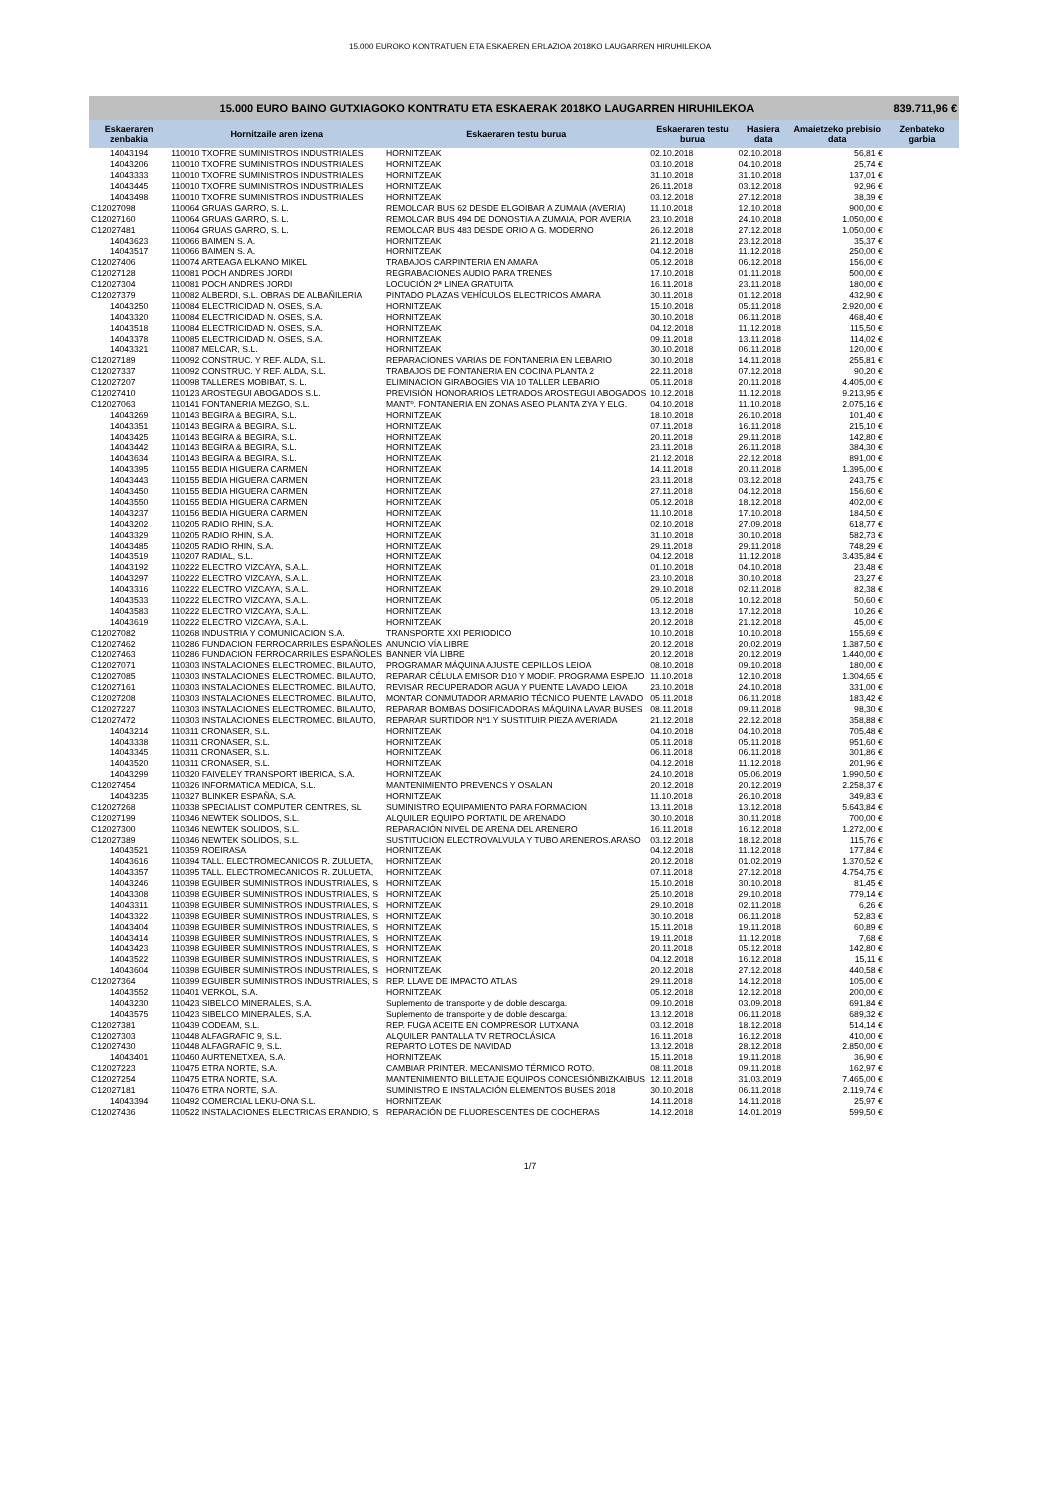15.000 EUROKO KONTRATUEN ETA ESKAEREN ERLAZIOA 2018KO LAUGARREN HIRUHILEKOA
| 15.000 EURO BAINO GUTXIAGOKO KONTRATU ETA ESKAERAK 2018KO LAUGARREN HIRUHILEKOA | | | | | | 839.711,96 € |
| Eskaeraren zenbakia | Hornitzaile aren izena | Eskaeraren testu burua | Eskaeraren testu burua | Hasiera data | Amaietzeko prebisio data | Zenbateko garbia |
| 14043194 | 110010 TXOFRE SUMINISTROS INDUSTRIALES | HORNITZEAK | 02.10.2018 | 02.10.2018 | 56,81 € | |
| 14043206 | 110010 TXOFRE SUMINISTROS INDUSTRIALES | HORNITZEAK | 03.10.2018 | 04.10.2018 | 25,74 € | |
| 14043333 | 110010 TXOFRE SUMINISTROS INDUSTRIALES | HORNITZEAK | 31.10.2018 | 31.10.2018 | 137,01 € | |
| 14043445 | 110010 TXOFRE SUMINISTROS INDUSTRIALES | HORNITZEAK | 26.11.2018 | 03.12.2018 | 92,96 € | |
| 14043498 | 110010 TXOFRE SUMINISTROS INDUSTRIALES | HORNITZEAK | 03.12.2018 | 27.12.2018 | 38,39 € | |
| C12027098 | 110064 GRUAS GARRO, S. L. | REMOLCAR BUS 62 DESDE ELGOIBAR A ZUMAIA (AVERIA) | 11.10.2018 | 12.10.2018 | 900,00 € | |
| C12027160 | 110064 GRUAS GARRO, S. L. | REMOLCAR BUS 494 DE DONOSTIA A ZUMAIA, POR AVERIA | 23.10.2018 | 24.10.2018 | 1.050,00 € | |
| C12027481 | 110064 GRUAS GARRO, S. L. | REMOLCAR BUS 483 DESDE ORIO A G. MODERNO | 26.12.2018 | 27.12.2018 | 1.050,00 € | |
| 14043623 | 110066 BAIMEN S. A. | HORNITZEAK | 21.12.2018 | 23.12.2018 | 35,37 € | |
| 14043517 | 110066 BAIMEN S. A. | HORNITZEAK | 04.12.2018 | 11.12.2018 | 250,00 € | |
| C12027406 | 110074 ARTEAGA ELKANO MIKEL | TRABAJOS CARPINTERIA EN AMARA | 05.12.2018 | 06.12.2018 | 156,00 € | |
| C12027128 | 110081 POCH ANDRES JORDI | REGRABACIONES AUDIO PARA TRENES | 17.10.2018 | 01.11.2018 | 500,00 € | |
| C12027304 | 110081 POCH ANDRES JORDI | LOCUCIÓN 2ª LINEA GRATUITA | 16.11.2018 | 23.11.2018 | 180,00 € | |
| C12027379 | 110082 ALBERDI, S.L. OBRAS DE ALBAÑILERIA | PINTADO PLAZAS VEHÍCULOS ELECTRICOS AMARA | 30.11.2018 | 01.12.2018 | 432,90 € | |
| 14043250 | 110084 ELECTRICIDAD N. OSES, S.A. | HORNITZEAK | 15.10.2018 | 05.11.2018 | 2.920,00 € | |
| 14043320 | 110084 ELECTRICIDAD N. OSES, S.A. | HORNITZEAK | 30.10.2018 | 06.11.2018 | 468,40 € | |
| 14043518 | 110084 ELECTRICIDAD N. OSES, S.A. | HORNITZEAK | 04.12.2018 | 11.12.2018 | 115,50 € | |
| 14043378 | 110085 ELECTRICIDAD N. OSES, S.A. | HORNITZEAK | 09.11.2018 | 13.11.2018 | 114,02 € | |
| 14043321 | 110087 MELCAR, S.L. | HORNITZEAK | 30.10.2018 | 06.11.2018 | 120,00 € | |
| C12027189 | 110092 CONSTRUC. Y REF. ALDA, S.L. | REPARACIONES VARIAS DE FONTANERIA EN LEBARIO | 30.10.2018 | 14.11.2018 | 255,81 € | |
| C12027337 | 110092 CONSTRUC. Y REF. ALDA, S.L. | TRABAJOS DE FONTANERIA EN COCINA PLANTA 2 | 22.11.2018 | 07.12.2018 | 90,20 € | |
| C12027207 | 110098 TALLERES MOBIBAT, S. L. | ELIMINACION GIRABOGIES VIA 10 TALLER LEBARIO | 05.11.2018 | 20.11.2018 | 4.405,00 € | |
| C12027410 | 110123 AROSTEGUI ABOGADOS S.L. | PREVISIÓN HONORARIOS LETRADOS AROSTEGUI ABOGADOS | 10.12.2018 | 11.12.2018 | 9.213,95 € | |
| C12027063 | 110141 FONTANERIA MEZGO, S.L. | MANTº. FONTANERIA EN ZONAS ASEO PLANTA ZYA Y ELG. | 04.10.2018 | 11.10.2018 | 2.075,16 € | |
| 14043269 | 110143 BEGIRA & BEGIRA, S.L. | HORNITZEAK | 18.10.2018 | 26.10.2018 | 101,40 € | |
| 14043351 | 110143 BEGIRA & BEGIRA, S.L. | HORNITZEAK | 07.11.2018 | 16.11.2018 | 215,10 € | |
| 14043425 | 110143 BEGIRA & BEGIRA, S.L. | HORNITZEAK | 20.11.2018 | 29.11.2018 | 142,80 € | |
| 14043442 | 110143 BEGIRA & BEGIRA, S.L. | HORNITZEAK | 23.11.2018 | 26.11.2018 | 384,30 € | |
| 14043634 | 110143 BEGIRA & BEGIRA, S.L. | HORNITZEAK | 21.12.2018 | 22.12.2018 | 891,00 € | |
| 14043395 | 110155 BEDIA HIGUERA CARMEN | HORNITZEAK | 14.11.2018 | 20.11.2018 | 1.395,00 € | |
| 14043443 | 110155 BEDIA HIGUERA CARMEN | HORNITZEAK | 23.11.2018 | 03.12.2018 | 243,75 € | |
| 14043450 | 110155 BEDIA HIGUERA CARMEN | HORNITZEAK | 27.11.2018 | 04.12.2018 | 156,60 € | |
| 14043550 | 110155 BEDIA HIGUERA CARMEN | HORNITZEAK | 05.12.2018 | 18.12.2018 | 402,00 € | |
| 14043237 | 110156 BEDIA HIGUERA CARMEN | HORNITZEAK | 11.10.2018 | 17.10.2018 | 184,50 € | |
| 14043202 | 110205 RADIO RHIN, S.A. | HORNITZEAK | 02.10.2018 | 27.09.2018 | 618,77 € | |
| 14043329 | 110205 RADIO RHIN, S.A. | HORNITZEAK | 31.10.2018 | 30.10.2018 | 582,73 € | |
| 14043485 | 110205 RADIO RHIN, S.A. | HORNITZEAK | 29.11.2018 | 29.11.2018 | 748,29 € | |
| 14043519 | 110207 RADIAL, S.L. | HORNITZEAK | 04.12.2018 | 11.12.2018 | 3.435,84 € | |
| 14043192 | 110222 ELECTRO VIZCAYA, S.A.L. | HORNITZEAK | 01.10.2018 | 04.10.2018 | 23,48 € | |
| 14043297 | 110222 ELECTRO VIZCAYA, S.A.L. | HORNITZEAK | 23.10.2018 | 30.10.2018 | 23,27 € | |
| 14043316 | 110222 ELECTRO VIZCAYA, S.A.L. | HORNITZEAK | 29.10.2018 | 02.11.2018 | 82,38 € | |
| 14043533 | 110222 ELECTRO VIZCAYA, S.A.L. | HORNITZEAK | 05.12.2018 | 10.12.2018 | 50,60 € | |
| 14043583 | 110222 ELECTRO VIZCAYA, S.A.L. | HORNITZEAK | 13.12.2018 | 17.12.2018 | 10,26 € | |
| 14043619 | 110222 ELECTRO VIZCAYA, S.A.L. | HORNITZEAK | 20.12.2018 | 21.12.2018 | 45,00 € | |
| C12027082 | 110268 INDUSTRIA Y COMUNICACION S.A. | TRANSPORTE XXI PERIODICO | 10.10.2018 | 10.10.2018 | 155,69 € | |
| C12027462 | 110286 FUNDACION FERROCARRILES ESPAÑOLES | ANUNCIO VÍA LIBRE | 20.12.2018 | 20.02.2019 | 1.387,50 € | |
| C12027463 | 110286 FUNDACION FERROCARRILES ESPAÑOLES | BANNER VÍA LIBRE | 20.12.2018 | 20.12.2019 | 1.440,00 € | |
| C12027071 | 110303 INSTALACIONES ELECTROMEC. BILAUTO, | PROGRAMAR MÁQUINA AJUSTE CEPILLOS LEIOA | 08.10.2018 | 09.10.2018 | 180,00 € | |
| C12027085 | 110303 INSTALACIONES ELECTROMEC. BILAUTO, | REPARAR CÉLULA EMISOR D10 Y MODIF. PROGRAMA ESPEJO | 11.10.2018 | 12.10.2018 | 1.304,65 € | |
| C12027161 | 110303 INSTALACIONES ELECTROMEC. BILAUTO, | REVISAR RECUPERADOR AGUA Y PUENTE LAVADO LEIOA | 23.10.2018 | 24.10.2018 | 331,00 € | |
| C12027208 | 110303 INSTALACIONES ELECTROMEC. BILAUTO, | MONTAR CONMUTADOR ARMARIO TÉCNICO PUENTE LAVADO | 05.11.2018 | 06.11.2018 | 183,42 € | |
| C12027227 | 110303 INSTALACIONES ELECTROMEC. BILAUTO, | REPARAR BOMBAS DOSIFICADORAS MÁQUINA LAVAR BUSES | 08.11.2018 | 09.11.2018 | 98,30 € | |
| C12027472 | 110303 INSTALACIONES ELECTROMEC. BILAUTO, | REPARAR SURTIDOR Nº1 Y SUSTITUIR PIEZA AVERIADA | 21.12.2018 | 22.12.2018 | 358,88 € | |
| 14043214 | 110311 CRONASER, S.L. | HORNITZEAK | 04.10.2018 | 04.10.2018 | 705,48 € | |
| 14043338 | 110311 CRONASER, S.L. | HORNITZEAK | 05.11.2018 | 05.11.2018 | 951,60 € | |
| 14043345 | 110311 CRONASER, S.L. | HORNITZEAK | 06.11.2018 | 06.11.2018 | 301,86 € | |
| 14043520 | 110311 CRONASER, S.L. | HORNITZEAK | 04.12.2018 | 11.12.2018 | 201,96 € | |
| 14043299 | 110320 FAIVELEY TRANSPORT IBERICA, S.A. | HORNITZEAK | 24.10.2018 | 05.06.2019 | 1.990,50 € | |
| C12027454 | 110326 INFORMATICA MEDICA, S.L. | MANTENIMIENTO PREVENCS Y OSALAN | 20.12.2018 | 20.12.2019 | 2.258,37 € | |
| 14043235 | 110327 BLINKER ESPAÑA, S.A. | HORNITZEAK | 11.10.2018 | 26.10.2018 | 349,83 € | |
| C12027268 | 110338 SPECIALIST COMPUTER CENTRES, SL | SUMINISTRO EQUIPAMIENTO PARA FORMACION | 13.11.2018 | 13.12.2018 | 5.643,84 € | |
| C12027199 | 110346 NEWTEK SOLIDOS, S.L. | ALQUILER EQUIPO PORTATIL DE ARENADO | 30.10.2018 | 30.11.2018 | 700,00 € | |
| C12027300 | 110346 NEWTEK SOLIDOS, S.L. | REPARACIÓN NIVEL DE ARENA DEL ARENERO | 16.11.2018 | 16.12.2018 | 1.272,00 € | |
| C12027389 | 110346 NEWTEK SOLIDOS, S.L. | SUSTITUCION ELECTROVALVULA Y TUBO ARENEROS.ARASO | 03.12.2018 | 18.12.2018 | 115,76 € | |
| 14043521 | 110359 ROEIRASA | HORNITZEAK | 04.12.2018 | 11.12.2018 | 177,84 € | |
| 14043616 | 110394 TALL. ELECTROMECANICOS R. ZULUETA, | HORNITZEAK | 20.12.2018 | 01.02.2019 | 1.370,52 € | |
| 14043357 | 110395 TALL. ELECTROMECANICOS R. ZULUETA, | HORNITZEAK | 07.11.2018 | 27.12.2018 | 4.754,75 € | |
| 14043246 | 110398 EGUIBER SUMINISTROS INDUSTRIALES, S | HORNITZEAK | 15.10.2018 | 30.10.2018 | 81,45 € | |
| 14043308 | 110398 EGUIBER SUMINISTROS INDUSTRIALES, S | HORNITZEAK | 25.10.2018 | 29.10.2018 | 779,14 € | |
| 14043311 | 110398 EGUIBER SUMINISTROS INDUSTRIALES, S | HORNITZEAK | 29.10.2018 | 02.11.2018 | 6,26 € | |
| 14043322 | 110398 EGUIBER SUMINISTROS INDUSTRIALES, S | HORNITZEAK | 30.10.2018 | 06.11.2018 | 52,83 € | |
| 14043404 | 110398 EGUIBER SUMINISTROS INDUSTRIALES, S | HORNITZEAK | 15.11.2018 | 19.11.2018 | 60,89 € | |
| 14043414 | 110398 EGUIBER SUMINISTROS INDUSTRIALES, S | HORNITZEAK | 19.11.2018 | 11.12.2018 | 7,68 € | |
| 14043423 | 110398 EGUIBER SUMINISTROS INDUSTRIALES, S | HORNITZEAK | 20.11.2018 | 05.12.2018 | 142,80 € | |
| 14043522 | 110398 EGUIBER SUMINISTROS INDUSTRIALES, S | HORNITZEAK | 04.12.2018 | 16.12.2018 | 15,11 € | |
| 14043604 | 110398 EGUIBER SUMINISTROS INDUSTRIALES, S | HORNITZEAK | 20.12.2018 | 27.12.2018 | 440,58 € | |
| C12027364 | 110399 EGUIBER SUMINISTROS INDUSTRIALES, S | REP. LLAVE DE IMPACTO ATLAS | 29.11.2018 | 14.12.2018 | 105,00 € | |
| 14043552 | 110401 VERKOL, S.A. | HORNITZEAK | 05.12.2018 | 12.12.2018 | 200,00 € | |
| 14043230 | 110423 SIBELCO MINERALES, S.A. | Suplemento de transporte y de doble descarga. | 09.10.2018 | 03.09.2018 | 691,84 € | |
| 14043575 | 110423 SIBELCO MINERALES, S.A. | Suplemento de transporte y de doble descarga. | 13.12.2018 | 06.11.2018 | 689,32 € | |
| C12027381 | 110439 CODEAM, S.L. | REP. FUGA ACEITE EN COMPRESOR LUTXANA | 03.12.2018 | 18.12.2018 | 514,14 € | |
| C12027303 | 110448 ALFAGRAFIC 9, S.L. | ALQUILER PANTALLA TV RETROCLÁSICA | 16.11.2018 | 16.12.2018 | 410,00 € | |
| C12027430 | 110448 ALFAGRAFIC 9, S.L. | REPARTO LOTES DE NAVIDAD | 13.12.2018 | 28.12.2018 | 2.850,00 € | |
| 14043401 | 110460 AURTENETXEA, S.A. | HORNITZEAK | 15.11.2018 | 19.11.2018 | 36,90 € | |
| C12027223 | 110475 ETRA NORTE, S.A. | CAMBIAR PRINTER. MECANISMO TÉRMICO ROTO. | 08.11.2018 | 09.11.2018 | 162,97 € | |
| C12027254 | 110475 ETRA NORTE, S.A. | MANTENIMIENTO BILLETAJE EQUIPOS CONCESIÓNBIZKAIBUS | 12.11.2018 | 31.03.2019 | 7.465,00 € | |
| C12027181 | 110476 ETRA NORTE, S.A. | SUMINISTRO E INSTALACIÓN ELEMENTOS BUSES 2018 | 30.10.2018 | 06.11.2018 | 2.119,74 € | |
| 14043394 | 110492 COMERCIAL LEKU-ONA S.L. | HORNITZEAK | 14.11.2018 | 14.11.2018 | 25,97 € | |
| C12027436 | 110522 INSTALACIONES ELECTRICAS ERANDIO, S | REPARACIÓN DE FLUORESCENTES DE COCHERAS | 14.12.2018 | 14.01.2019 | 599,50 € | |
1/7